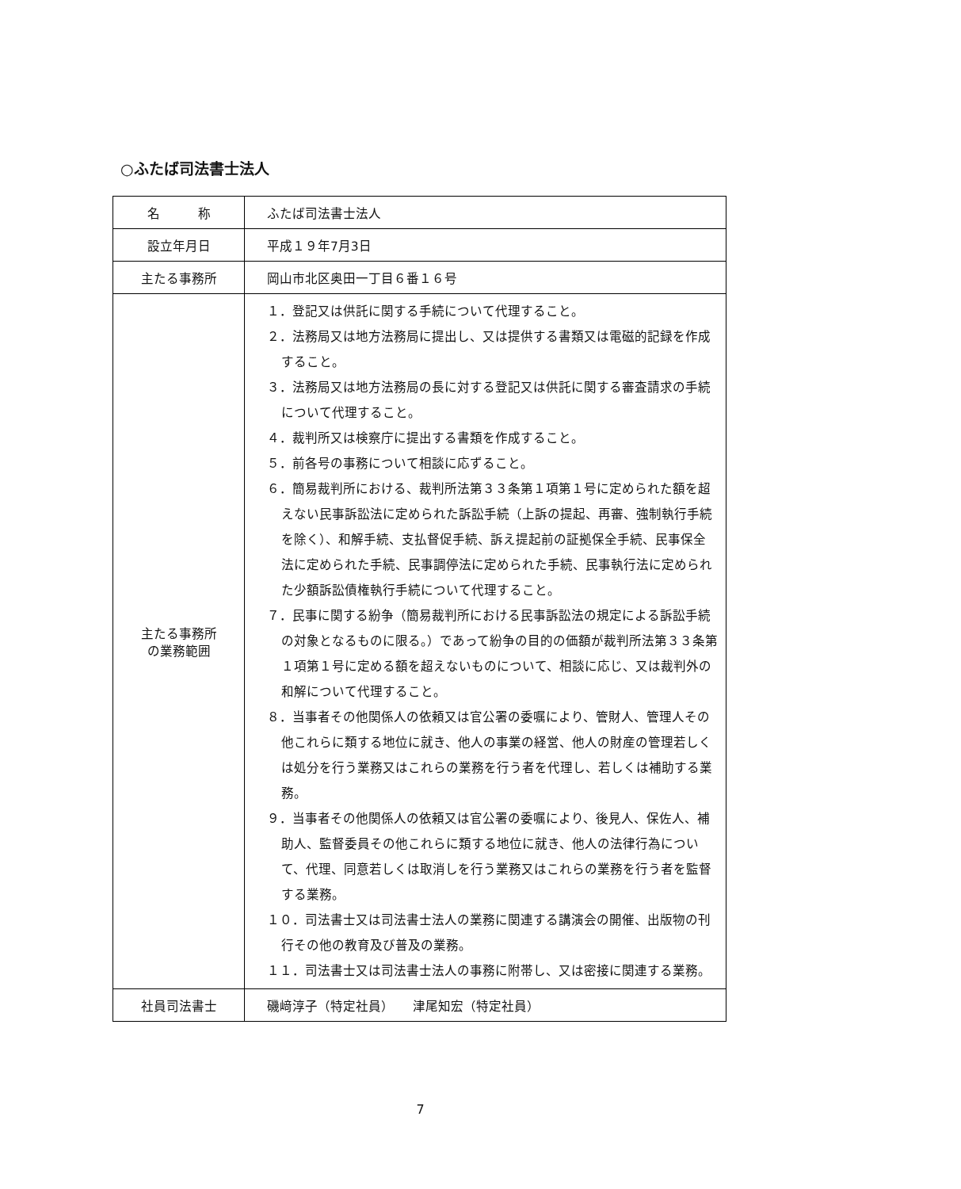○ふたば司法書士法人
| 名 称 | ふたば司法書士法人 |
| 設立年月日 | 平成１９年7月3日 |
| 主たる事務所 | 岡山市北区奥田一丁目６番１６号 |
| 主たる事務所 の業務範囲 | １．登記又は供託に関する手続について代理すること。 ２．法務局又は地方法務局に提出し、又は提供する書類又は電磁的記録を作成すること。 ３．法務局又は地方法務局の長に対する登記又は供託に関する審査請求の手続について代理すること。 ４．裁判所又は検察庁に提出する書類を作成すること。 ５．前各号の事務について相談に応ずること。 ６．簡易裁判所における、裁判所法第３３条第１項第１号に定められた額を超えない民事訴訟法に定められた訴訟手続（上訴の提起、再審、強制執行手続を除く）、和解手続、支払督促手続、訴え提起前の証拠保全手続、民事保全法に定められた手続、民事調停法に定められた手続、民事執行法に定められた少額訴訟債権執行手続について代理すること。 ７．民事に関する紛争（簡易裁判所における民事訴訟法の規定による訴訟手続の対象となるものに限る。）であって紛争の目的の価額が裁判所法第３３条第１項第１号に定める額を超えないものについて、相談に応じ、又は裁判外の和解について代理すること。 ８．当事者その他関係人の依頼又は官公署の委嘱により、管財人、管理人その他これらに類する地位に就き、他人の事業の経営、他人の財産の管理若しくは処分を行う業務又はこれらの業務を行う者を代理し、若しくは補助する業務。 ９．当事者その他関係人の依頼又は官公署の委嘱により、後見人、保佐人、補助人、監督委員その他これらに類する地位に就き、他人の法律行為について、代理、同意若しくは取消しを行う業務又はこれらの業務を行う者を監督する業務。 １０．司法書士又は司法書士法人の業務に関連する講演会の開催、出版物の刊行その他の教育及び普及の業務。 １１．司法書士又は司法書士法人の事務に附帯し、又は密接に関連する業務。 |
| 社員司法書士 | 磯﨑淳子（特定社員） 津尾知宏（特定社員） |
7